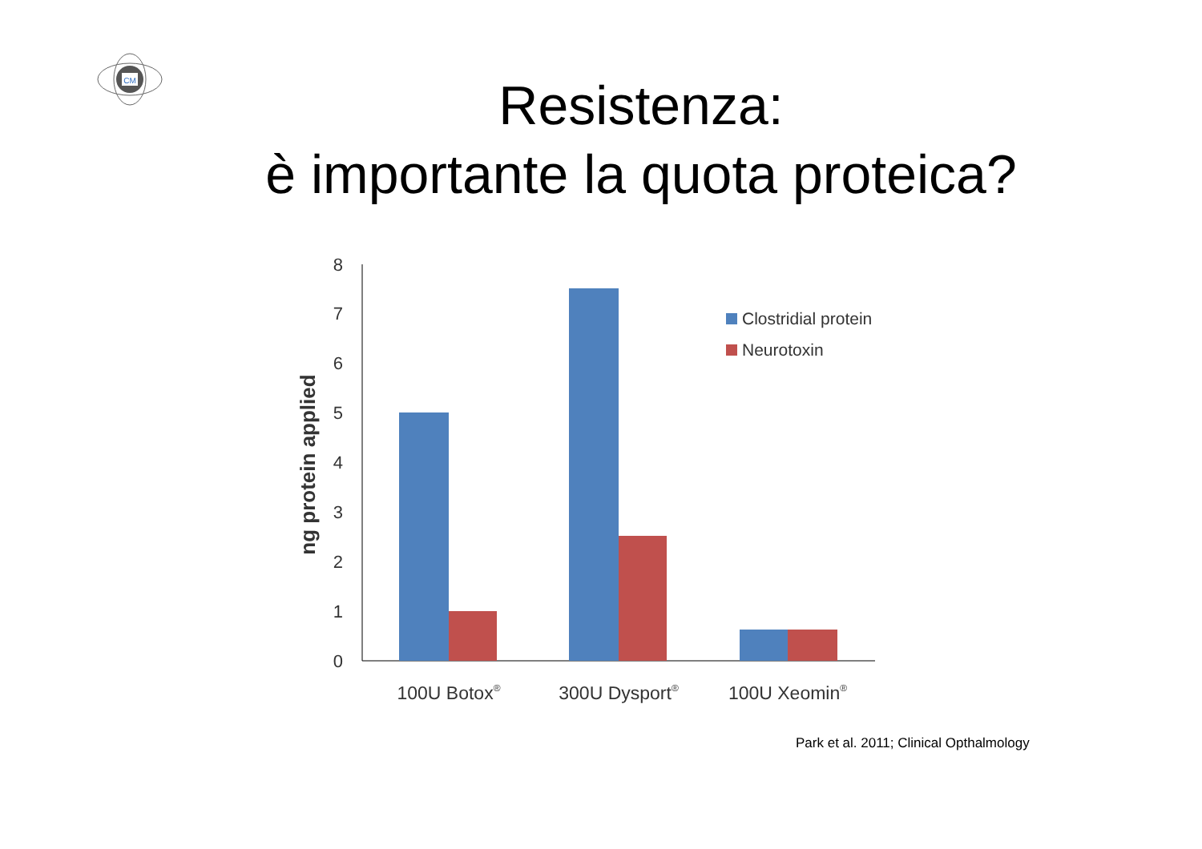CM
Resistenza:
è importante la quota proteica?
0
1
2
3
4
5
6
7
8
ng protein applied
Clostridial protein
Neurotoxin
100U Botox®
300U Dysport®
100U Xeomin®
Park et al. 2011; Clinical Opthalmology